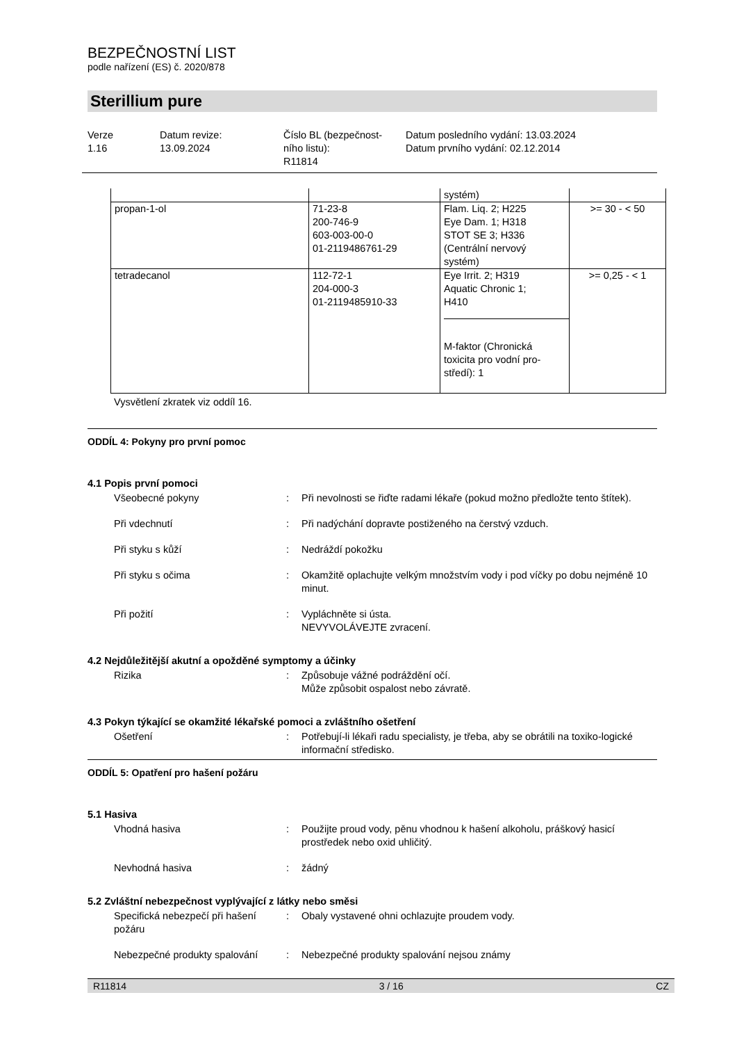BEZPEČNOSTNÍ LIST
podle nařízení (ES) č. 2020/878
Sterillium pure
Verze
1.16
Datum revize:
13.09.2024
Číslo BL (bezpečnost-
ního listu):
R11814
Datum posledního vydání: 13.03.2024
Datum prvního vydání: 02.12.2014
| | | systém) | |
| propan-1-ol | 71-23-8 200-746-9 603-003-00-0 01-2119486761-29 | Flam. Liq. 2; H225 Eye Dam. 1; H318 STOT SE 3; H336 (Centrální nervový systém) | >= 30 - < 50 |
| tetradecanol | 112-72-1 204-000-3 01-2119485910-33 | Eye Irrit. 2; H319 Aquatic Chronic 1; H410 M-faktor (Chronická toxicita pro vodní pro-středí): 1 | >= 0,25 - < 1 |
Vysvětlení zkratek viz oddíl 16.
ODDÍL 4: Pokyny pro první pomoc
4.1 Popis první pomoci
Všeobecné pokyny : Při nevolnosti se řiďte radami lékaře (pokud možno předložte tento štítek).
Při vdechnutí : Při nadýchání dopravte postiženého na čerstvý vzduch.
Při styku s kůží : Nedráždí pokožku
Při styku s očima : Okamžitě oplachujte velkým množstvím vody i pod víčky po dobu nejméně 10 minut.
Při požití : Vypláchněte si ústa.
NEVYVOLÁVEJTE zvracení.
4.2 Nejdůležitější akutní a opožděné symptomy a účinky
Rizika : Způsobuje vážné podráždění očí.
Může způsobit ospalost nebo závratě.
4.3 Pokyn týkající se okamžité lékařské pomoci a zvláštního ošetření
Ošetření : Potřebují-li lékaři radu specialisty, je třeba, aby se obrátili na toxiko-logické informační středisko.
ODDÍL 5: Opatření pro hašení požáru
5.1 Hasiva
Vhodná hasiva : Použijte proud vody, pěnu vhodnou k hašení alkoholu, práškový hasicí prostředek nebo oxid uhličitý.
Nevhodná hasiva : žádný
5.2 Zvláštní nebezpečnost vyplývající z látky nebo směsi
Specifická nebezpečí při hašení požáru
: Obaly vystavené ohni ochlazujte proudem vody.
Nebezpečné produkty spalování
: Nebezpečné produkty spalování nejsou známy
R11814 3 / 16 CZ